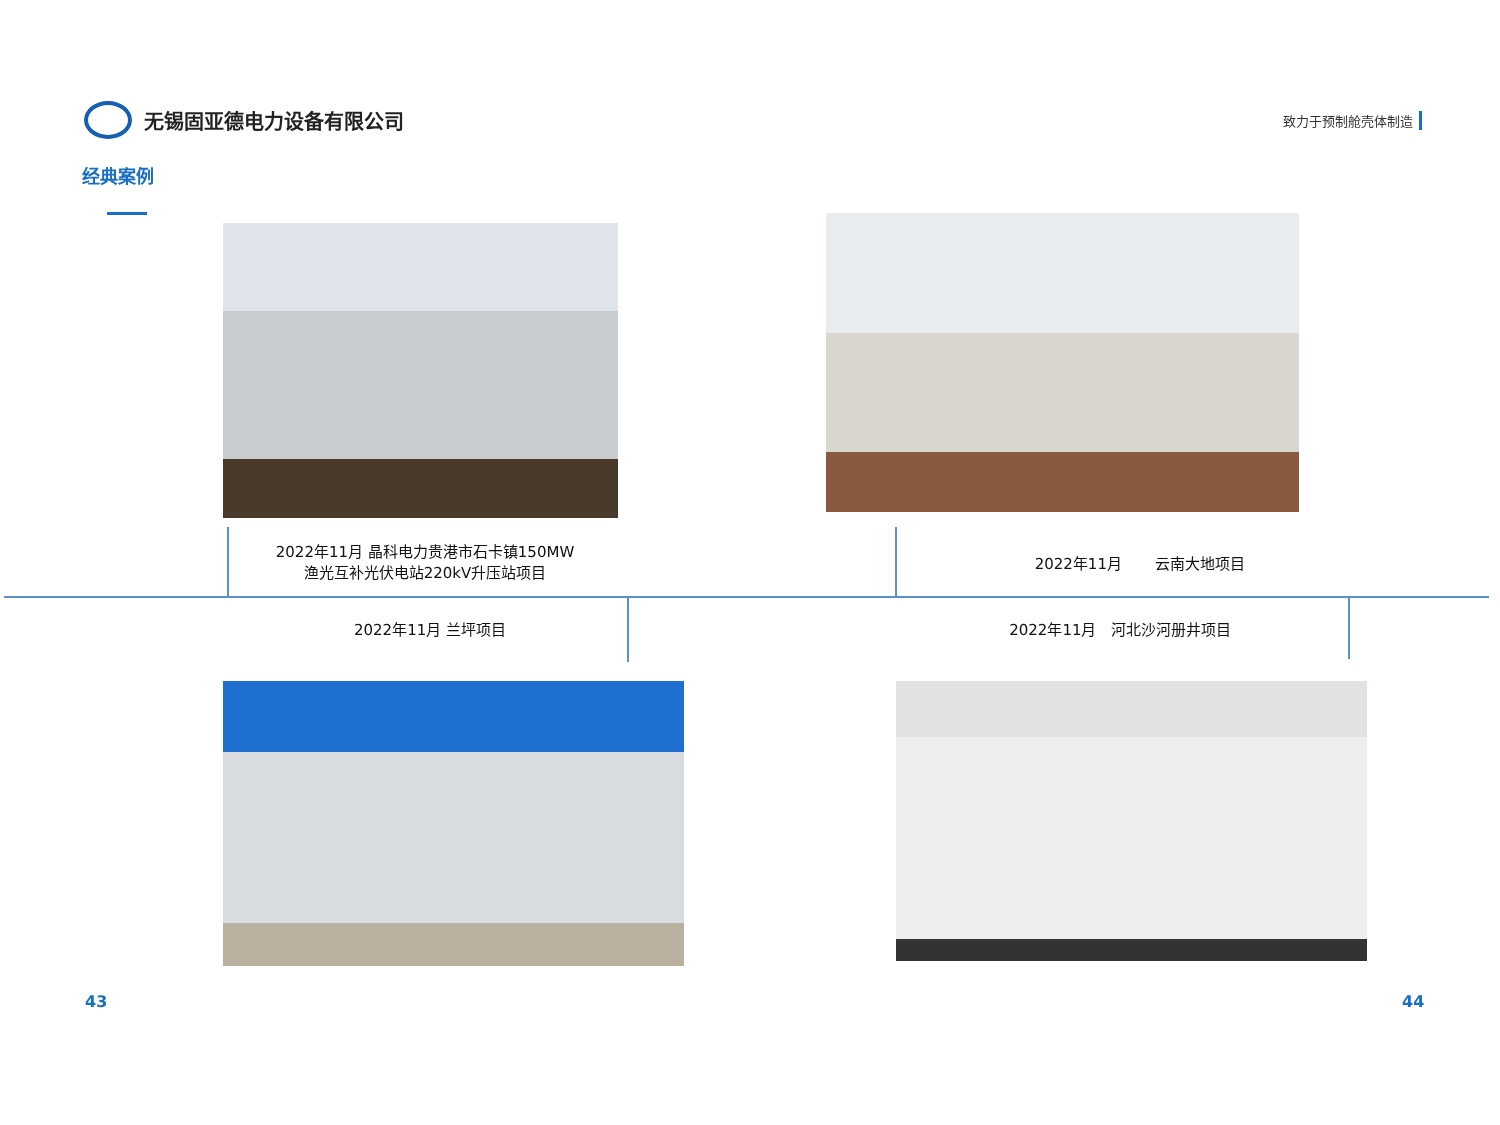无锡固亚德电力设备有限公司
致力于预制舱壳体制造
经典案例
2022年11月 晶科电力贵港市石卡镇150MW
渔光互补光伏电站220kV升压站项目
2022年11月 云南大地项目
2022年11月 兰坪项目 2022年11月 河北沙河册井项目
43 44